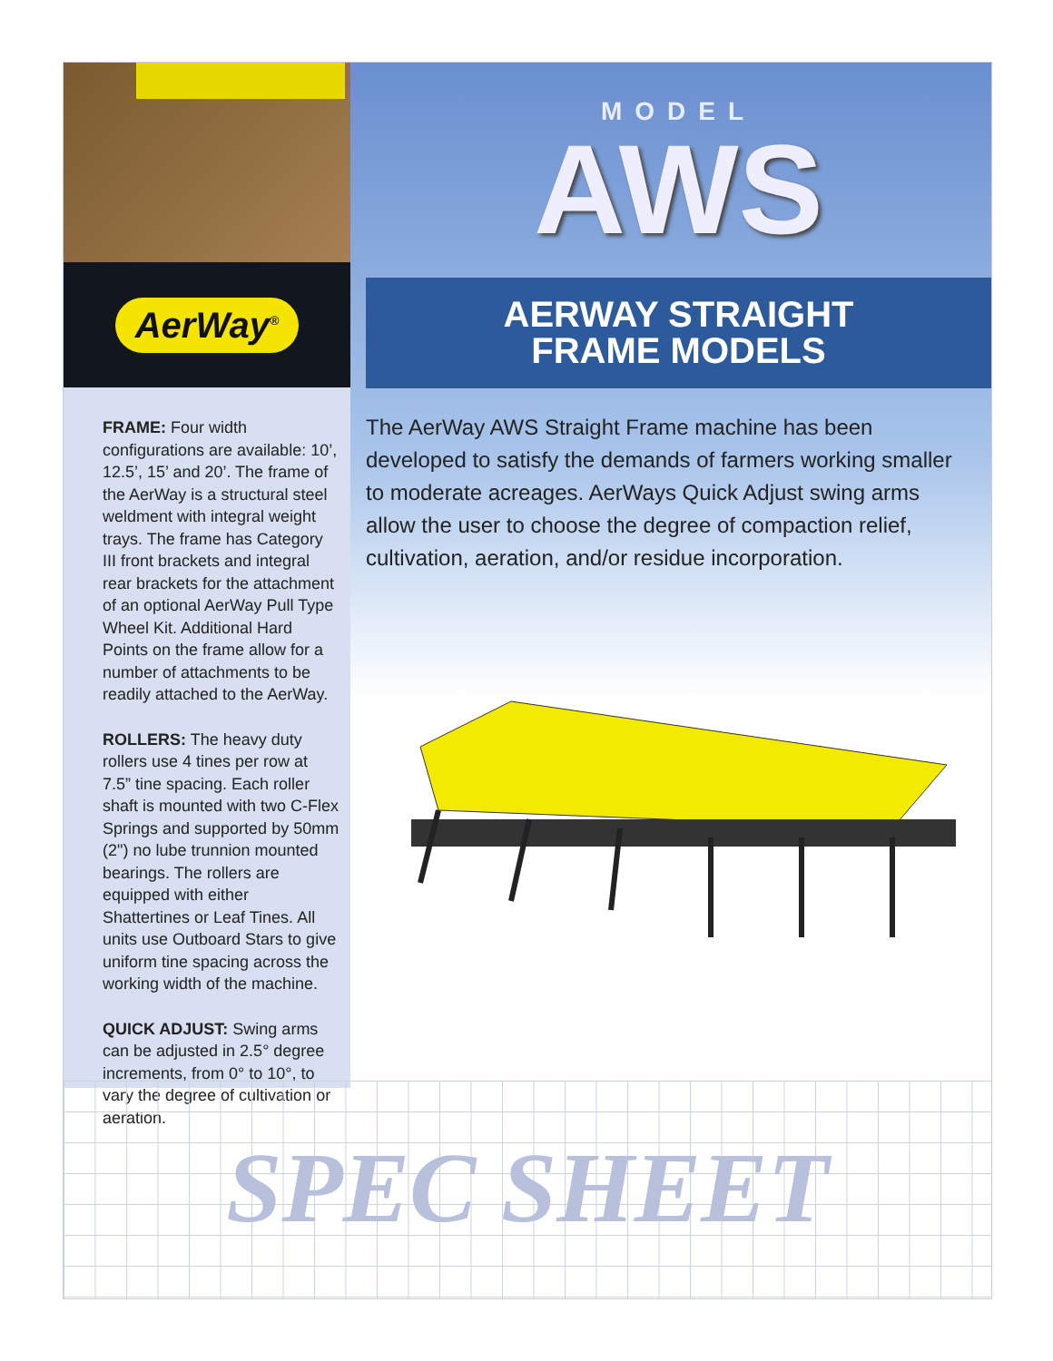AerWay<sup>®</sup>
FRAME: Four width configurations are available: 10’, 12.5’, 15’ and 20’. The frame of the AerWay is a structural steel weldment with integral weight trays. The frame has Category III front brackets and integral rear brackets for the attachment of an optional AerWay Pull Type Wheel Kit. Additional Hard Points on the frame allow for a number of attachments to be readily attached to the AerWay.
ROLLERS: The heavy duty rollers use 4 tines per row at 7.5” tine spacing. Each roller shaft is mounted with two C-Flex Springs and supported by 50mm (2") no lube trunnion mounted bearings. The rollers are equipped with either Shattertines or Leaf Tines. All units use Outboard Stars to give uniform tine spacing across the working width of the machine.
QUICK ADJUST: Swing arms can be adjusted in 2.5° degree increments, from 0° to 10°, to vary the degree of cultivation or aeration.
MODEL
AWS
AERWAY STRAIGHT
FRAME MODELS
The AerWay AWS Straight Frame machine has been developed to satisfy the demands of farmers working smaller to moderate acreages. AerWays Quick Adjust swing arms allow the user to choose the degree of compaction relief, cultivation, aeration, and/or residue incorporation.
SPEC SHEET